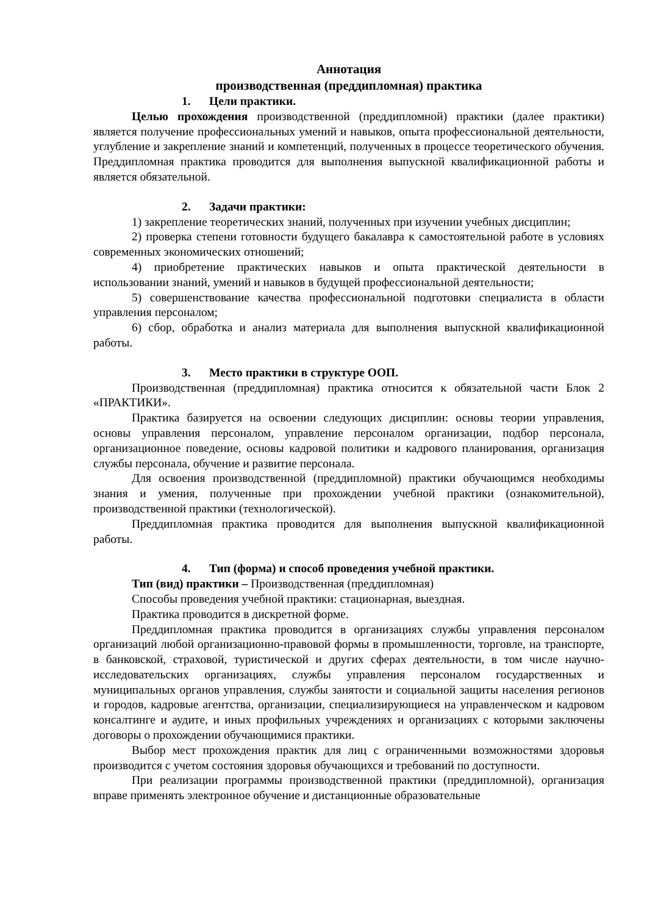Аннотация
производственная (преддипломная) практика
1. Цели практики.
Целью прохождения производственной (преддипломной) практики (далее практики) является получение профессиональных умений и навыков, опыта профессиональной деятельности, углубление и закрепление знаний и компетенций, полученных в процессе теоретического обучения. Преддипломная практика проводится для выполнения выпускной квалификационной работы и является обязательной.
2. Задачи практики:
1) закрепление теоретических знаний, полученных при изучении учебных дисциплин;
2) проверка степени готовности будущего бакалавра к самостоятельной работе в условиях современных экономических отношений;
4) приобретение практических навыков и опыта практической деятельности в использовании знаний, умений и навыков в будущей профессиональной деятельности;
5) совершенствование качества профессиональной подготовки специалиста в области управления персоналом;
6) сбор, обработка и анализ материала для выполнения выпускной квалификационной работы.
3. Место практики в структуре ООП.
Производственная (преддипломная) практика относится к обязательной части Блок 2 «ПРАКТИКИ».
Практика базируется на освоении следующих дисциплин: основы теории управления, основы управления персоналом, управление персоналом организации, подбор персонала, организационное поведение, основы кадровой политики и кадрового планирования, организация службы персонала, обучение и развитие персонала.
Для освоения производственной (преддипломной) практики обучающимся необходимы знания и умения, полученные при прохождении учебной практики (ознакомительной), производственной практики (технологической).
Преддипломная практика проводится для выполнения выпускной квалификационной работы.
4. Тип (форма) и способ проведения учебной практики.
Тип (вид) практики – Производственная (преддипломная)
Способы проведения учебной практики: стационарная, выездная.
Практика проводится в дискретной форме.
Преддипломная практика проводится в организациях службы управления персоналом организаций любой организационно-правовой формы в промышленности, торговле, на транспорте, в банковской, страховой, туристической и других сферах деятельности, в том числе научно-исследовательских организациях, службы управления персоналом государственных и муниципальных органов управления, службы занятости и социальной защиты населения регионов и городов, кадровые агентства, организации, специализирующиеся на управленческом и кадровом консалтинге и аудите, и иных профильных учреждениях и организациях с которыми заключены договоры о прохождении обучающимися практики.
Выбор мест прохождения практик для лиц с ограниченными возможностями здоровья производится с учетом состояния здоровья обучающихся и требований по доступности.
При реализации программы производственной практики (преддипломной), организация вправе применять электронное обучение и дистанционные образовательные